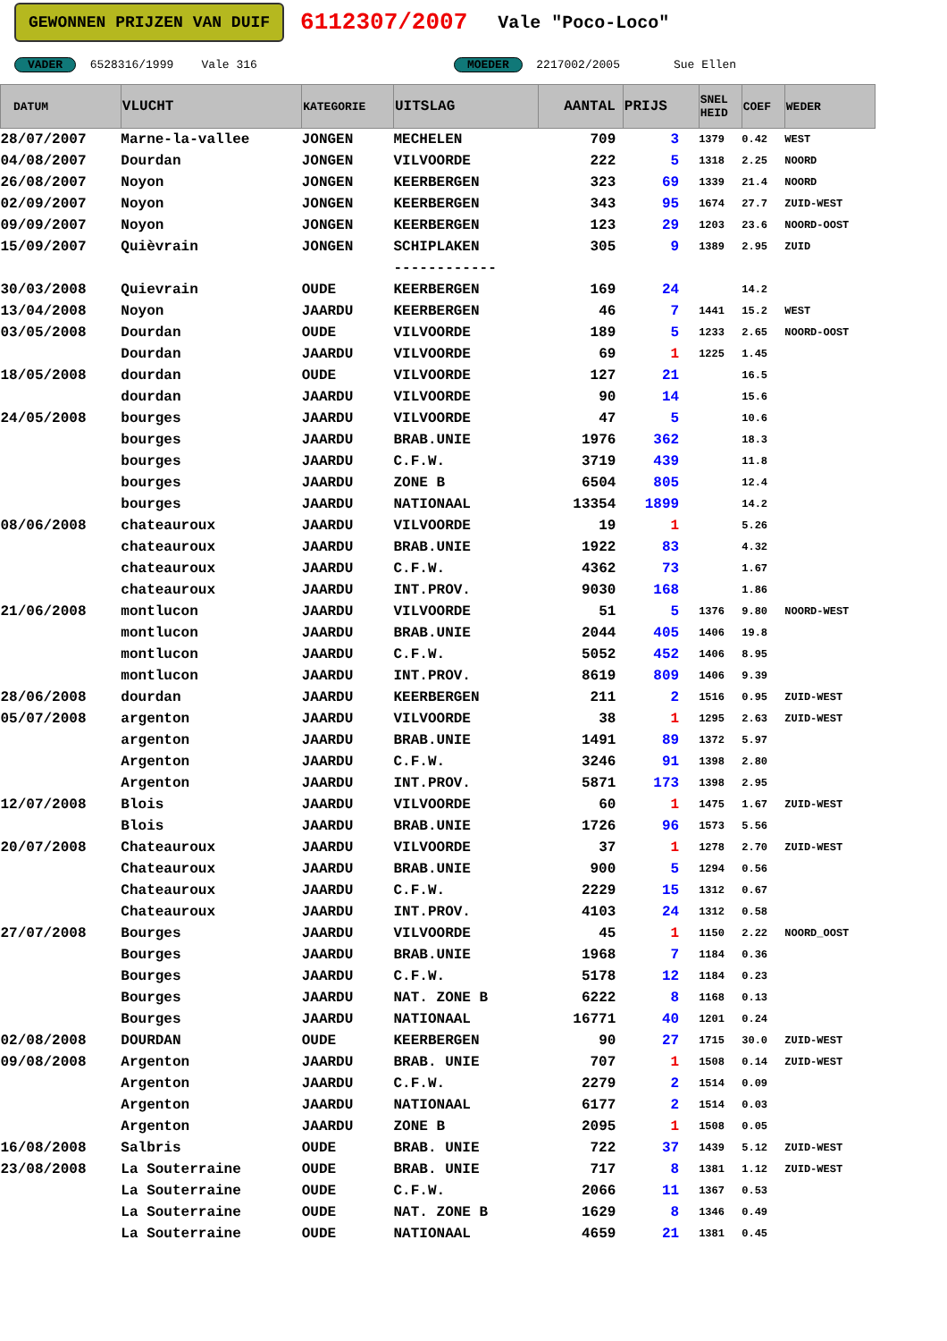GEWONNEN PRIJZEN VAN DUIF 6112307/2007 Vale "Poco-Loco"
VADER 6528316/1999 Vale 316 MOEDER 2217002/2005 Sue Ellen
| DATUM | VLUCHT | KATEGORIE | UITSLAG | AANTAL | PRIJS | SNEL HEID | COEF | WEDER |
| --- | --- | --- | --- | --- | --- | --- | --- | --- |
| 28/07/2007 | Marne-la-vallee | JONGEN | MECHELEN | 709 | 3 | 1379 | 0.42 | WEST |
| 04/08/2007 | Dourdan | JONGEN | VILVOORDE | 222 | 5 | 1318 | 2.25 | NOORD |
| 26/08/2007 | Noyon | JONGEN | KEERBERGEN | 323 | 69 | 1339 | 21.4 | NOORD |
| 02/09/2007 | Noyon | JONGEN | KEERBERGEN | 343 | 95 | 1674 | 27.7 | ZUID-WEST |
| 09/09/2007 | Noyon | JONGEN | KEERBERGEN | 123 | 29 | 1203 | 23.6 | NOORD-OOST |
| 15/09/2007 | Quièvrain | JONGEN | SCHIPLAKEN | 305 | 9 | 1389 | 2.95 | ZUID |
| | | | ------------ | | | | | |
| 30/03/2008 | Quievrain | OUDE | KEERBERGEN | 169 | 24 | | 14.2 | |
| 13/04/2008 | Noyon | JAARDU | KEERBERGEN | 46 | 7 | 1441 | 15.2 | WEST |
| 03/05/2008 | Dourdan | OUDE | VILVOORDE | 189 | 5 | 1233 | 2.65 | NOORD-OOST |
| | Dourdan | JAARDU | VILVOORDE | 69 | 1 | 1225 | 1.45 | |
| 18/05/2008 | dourdan | OUDE | VILVOORDE | 127 | 21 | | 16.5 | |
| | dourdan | JAARDU | VILVOORDE | 90 | 14 | | 15.6 | |
| 24/05/2008 | bourges | JAARDU | VILVOORDE | 47 | 5 | | 10.6 | |
| | bourges | JAARDU | BRAB.UNIE | 1976 | 362 | | 18.3 | |
| | bourges | JAARDU | C.F.W. | 3719 | 439 | | 11.8 | |
| | bourges | JAARDU | ZONE B | 6504 | 805 | | 12.4 | |
| | bourges | JAARDU | NATIONAAL | 13354 | 1899 | | 14.2 | |
| 08/06/2008 | chateauroux | JAARDU | VILVOORDE | 19 | 1 | | 5.26 | |
| | chateauroux | JAARDU | BRAB.UNIE | 1922 | 83 | | 4.32 | |
| | chateauroux | JAARDU | C.F.W. | 4362 | 73 | | 1.67 | |
| | chateauroux | JAARDU | INT.PROV. | 9030 | 168 | | 1.86 | |
| 21/06/2008 | montlucon | JAARDU | VILVOORDE | 51 | 5 | 1376 | 9.80 | NOORD-WEST |
| | montlucon | JAARDU | BRAB.UNIE | 2044 | 405 | 1406 | 19.8 | |
| | montlucon | JAARDU | C.F.W. | 5052 | 452 | 1406 | 8.95 | |
| | montlucon | JAARDU | INT.PROV. | 8619 | 809 | 1406 | 9.39 | |
| 28/06/2008 | dourdan | JAARDU | KEERBERGEN | 211 | 2 | 1516 | 0.95 | ZUID-WEST |
| 05/07/2008 | argenton | JAARDU | VILVOORDE | 38 | 1 | 1295 | 2.63 | ZUID-WEST |
| | argenton | JAARDU | BRAB.UNIE | 1491 | 89 | 1372 | 5.97 | |
| | Argenton | JAARDU | C.F.W. | 3246 | 91 | 1398 | 2.80 | |
| | Argenton | JAARDU | INT.PROV. | 5871 | 173 | 1398 | 2.95 | |
| 12/07/2008 | Blois | JAARDU | VILVOORDE | 60 | 1 | 1475 | 1.67 | ZUID-WEST |
| | Blois | JAARDU | BRAB.UNIE | 1726 | 96 | 1573 | 5.56 | |
| 20/07/2008 | Chateauroux | JAARDU | VILVOORDE | 37 | 1 | 1278 | 2.70 | ZUID-WEST |
| | Chateauroux | JAARDU | BRAB.UNIE | 900 | 5 | 1294 | 0.56 | |
| | Chateauroux | JAARDU | C.F.W. | 2229 | 15 | 1312 | 0.67 | |
| | Chateauroux | JAARDU | INT.PROV. | 4103 | 24 | 1312 | 0.58 | |
| 27/07/2008 | Bourges | JAARDU | VILVOORDE | 45 | 1 | 1150 | 2.22 | NOORD_OOST |
| | Bourges | JAARDU | BRAB.UNIE | 1968 | 7 | 1184 | 0.36 | |
| | Bourges | JAARDU | C.F.W. | 5178 | 12 | 1184 | 0.23 | |
| | Bourges | JAARDU | NAT. ZONE B | 6222 | 8 | 1168 | 0.13 | |
| | Bourges | JAARDU | NATIONAAL | 16771 | 40 | 1201 | 0.24 | |
| 02/08/2008 | DOURDAN | OUDE | KEERBERGEN | 90 | 27 | 1715 | 30.0 | ZUID-WEST |
| 09/08/2008 | Argenton | JAARDU | BRAB. UNIE | 707 | 1 | 1508 | 0.14 | ZUID-WEST |
| | Argenton | JAARDU | C.F.W. | 2279 | 2 | 1514 | 0.09 | |
| | Argenton | JAARDU | NATIONAAL | 6177 | 2 | 1514 | 0.03 | |
| | Argenton | JAARDU | ZONE B | 2095 | 1 | 1508 | 0.05 | |
| 16/08/2008 | Salbris | OUDE | BRAB. UNIE | 722 | 37 | 1439 | 5.12 | ZUID-WEST |
| 23/08/2008 | La Souterraine | OUDE | BRAB. UNIE | 717 | 8 | 1381 | 1.12 | ZUID-WEST |
| | La Souterraine | OUDE | C.F.W. | 2066 | 11 | 1367 | 0.53 | |
| | La Souterraine | OUDE | NAT. ZONE B | 1629 | 8 | 1346 | 0.49 | |
| | La Souterraine | OUDE | NATIONAAL | 4659 | 21 | 1381 | 0.45 | |